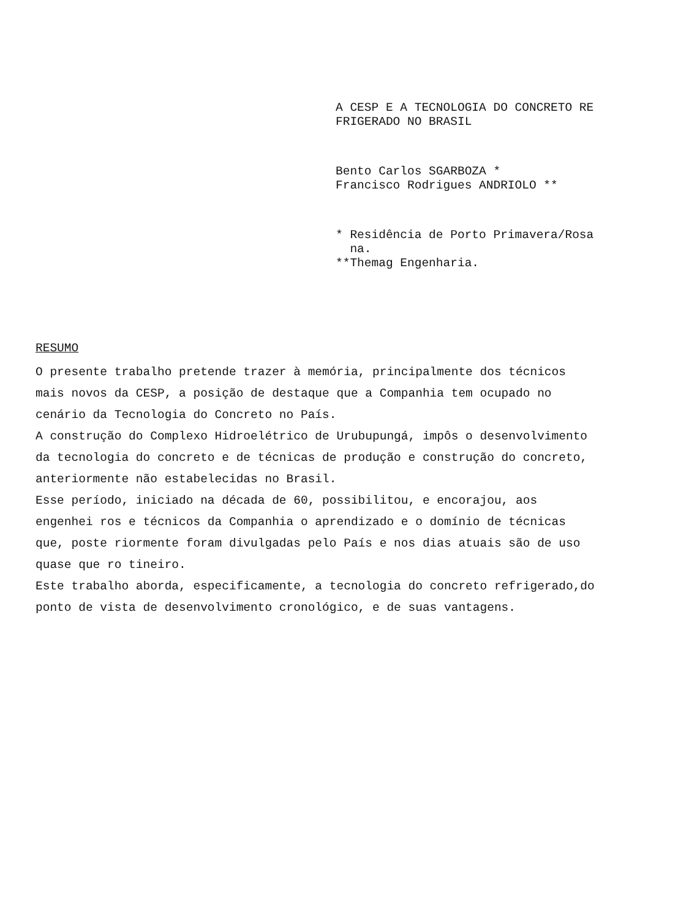A CESP E A TECNOLOGIA DO CONCRETO RE
FRIGERADO NO BRASIL
Bento Carlos SGARBOZA *
Francisco Rodrigues ANDRIOLO **
* Residência de Porto Primavera/Rosa
na.
**Themag Engenharia.
RESUMO
O presente trabalho pretende trazer à memória, principalmente dos técnicos mais novos da CESP, a posição de destaque que a Companhia tem ocupado no cenário da Tecnologia do Concreto no País.
A construção do Complexo Hidroelétrico de Urubupungá, impôs o desenvolvimento da tecnologia do concreto e de técnicas de produção e construção do concreto, anteriormente não estabelecidas no Brasil.
Esse período, iniciado na década de 60, possibilitou, e encorajou, aos engenhei ros e técnicos da Companhia o aprendizado e o domínio de técnicas que, poste riormente foram divulgadas pelo País e nos dias atuais são de uso quase que ro tineiro.
Este trabalho aborda, especificamente, a tecnologia do concreto refrigerado,do ponto de vista de desenvolvimento cronológico, e de suas vantagens.